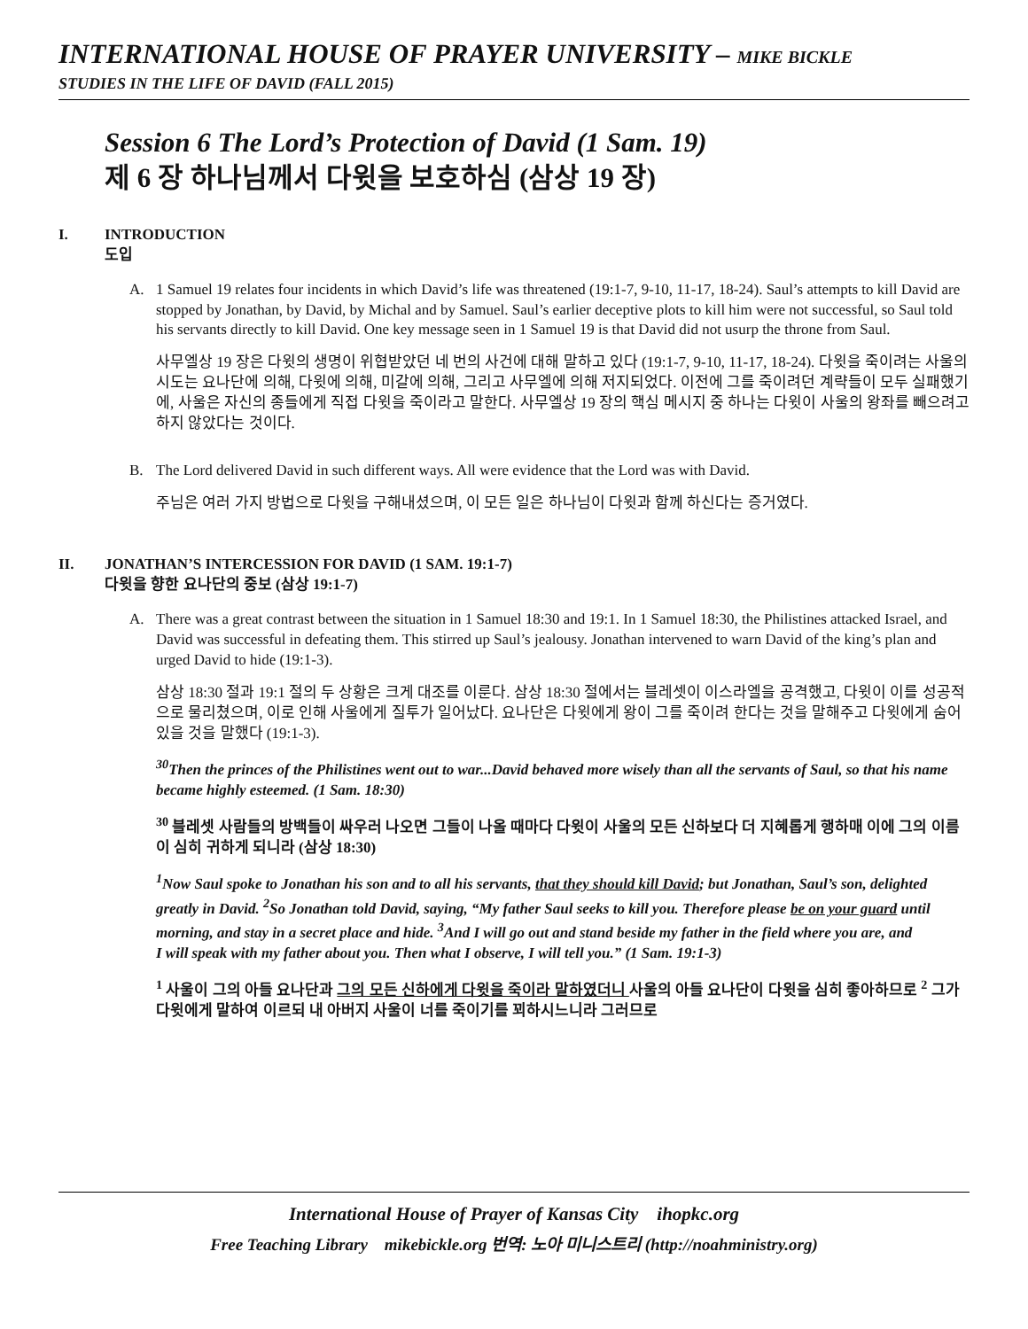INTERNATIONAL HOUSE OF PRAYER UNIVERSITY – MIKE BICKLE
STUDIES IN THE LIFE OF DAVID (FALL 2015)
Session 6 The Lord’s Protection of David (1 Sam. 19)
제 6 장 하나님께서 다윗을 보호하심 (삼상 19 장)
I. INTRODUCTION
도입
A. 1 Samuel 19 relates four incidents in which David’s life was threatened (19:1-7, 9-10, 11-17, 18-24). Saul’s attempts to kill David are stopped by Jonathan, by David, by Michal and by Samuel. Saul’s earlier deceptive plots to kill him were not successful, so Saul told his servants directly to kill David. One key message seen in 1 Samuel 19 is that David did not usurp the throne from Saul.
사무엘상 19 장은 다윗의 생명이 위협받았던 네 번의 사건에 대해 말하고 있다 (19:1-7, 9-10, 11-17, 18-24). 다윗을 죽이려는 사울의 시도는 요나단에 의해, 다윗에 의해, 미갈에 의해, 그리고 사무엘에 의해 저지되었다. 이전에 그를 죽이려던 계략들이 모두 실패했기에, 사울은 자신의 종들에게 직접 다윗을 죽이라고 말한다. 사무엘상 19 장의 핵심 메시지 중 하나는 다윗이 사울의 왕좌를 빼으려고 하지 않았다는 것이다.
B. The Lord delivered David in such different ways. All were evidence that the Lord was with David.
주님은 여러 가지 방법으로 다윗을 구해내셨으며, 이 모든 일은 하나님이 다윗과 함께 하신다는 증거였다.
II. JONATHAN’S INTERCESSION FOR DAVID (1 SAM. 19:1-7)
다윗을 향한 요나단의 중보 (삼상 19:1-7)
A. There was a great contrast between the situation in 1 Samuel 18:30 and 19:1. In 1 Samuel 18:30, the Philistines attacked Israel, and David was successful in defeating them. This stirred up Saul’s jealousy. Jonathan intervened to warn David of the king’s plan and urged David to hide (19:1-3).
삼상 18:30 절과 19:1 절의 두 상황은 크게 대조를 이룬다. 삼상 18:30 절에서는 블레셋이 이스라엘을 공격했고, 다윗이 이를 성공적으로 물리쳤으며, 이로 인해 사울에게 질투가 일어났다. 요나단은 다윗에게 왕이 그를 죽이려 한다는 것을 말해주고 다윗에게 숨어 있을 것을 말했다 (19:1-3).
<sup>30</sup> Then the princes of the Philistines went out to war...David behaved more wisely than all the servants of Saul, so that his name became highly esteemed. (1 Sam. 18:30)
<sup>30</sup> 블레셋 사람들의 방백들이 싸우러 나오면 그들이 나올 때마다 다윗이 사울의 모든 신하보다 더 지혜롭게 행하매 이에 그의 이름이 심히 귀하게 되니라 (삼상 18:30)
<sup>1</sup> Now Saul spoke to Jonathan his son and to all his servants, that they should kill David; but Jonathan, Saul’s son, delighted greatly in David. <sup>2</sup>So Jonathan told David, saying, “My father Saul seeks to kill you. Therefore please be on your guard until morning, and stay in a secret place and hide. <sup>3</sup>And I will go out and stand beside my father in the field where you are, and
I will speak with my father about you. Then what I observe, I will tell you.” (1 Sam. 19:1-3)
<sup>1</sup> 사울이 그의 아들 요나단과 그의 모든 신하에게 다윗을 죽이라 말하였더니 사울의 아들 요나단이 다윗을 심히 좋아하므로 <sup>2</sup> 그가 다윗에게 말하여 이르되 내 아버지 사울이 너를 죽이기를 꾀하시느니라 그러므로
International House of Prayer of Kansas City ihopkc.org
Free Teaching Library mikebickle.org 번역: 노아 미니스트리 (http://noahministry.org)